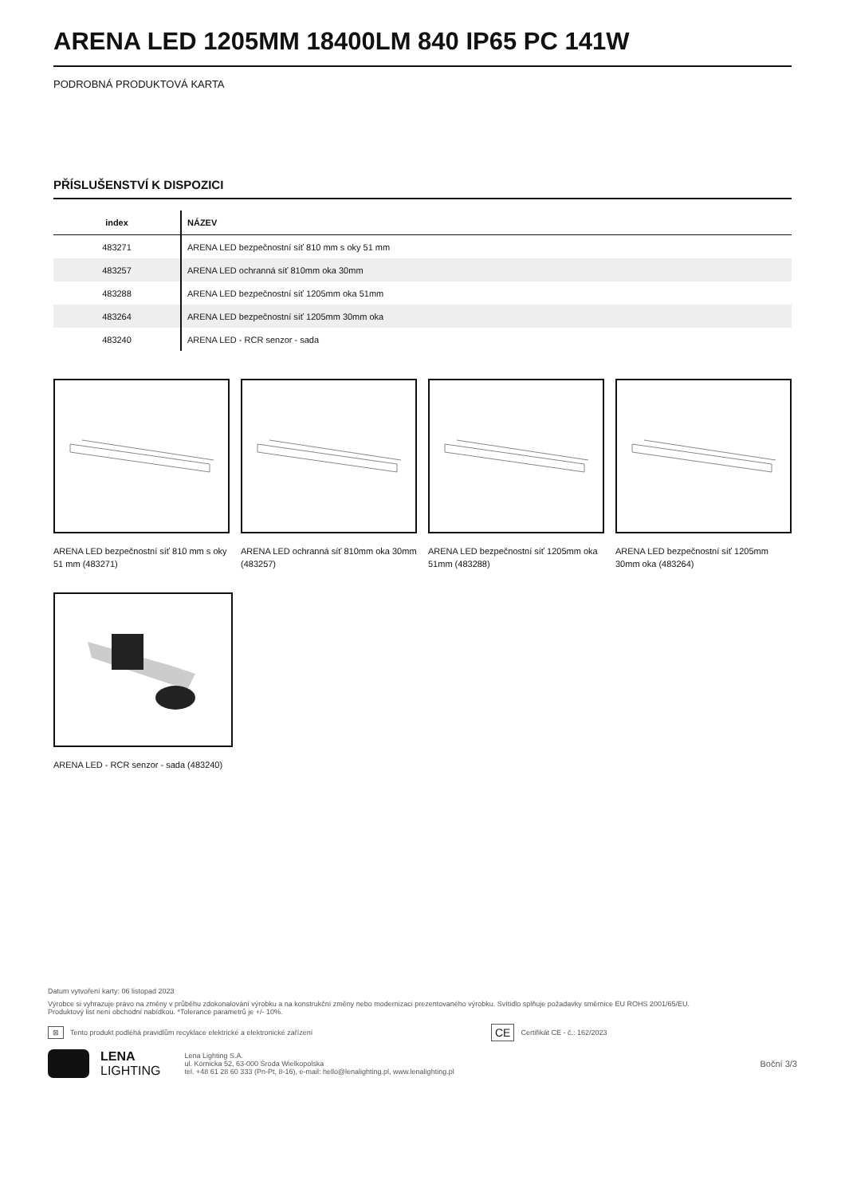ARENA LED 1205MM 18400LM 840 IP65 PC 141W
PODROBNÁ PRODUKTOVÁ KARTA
PŘÍSLUŠENSTVÍ K DISPOZICI
| index | NÁZEV |
| --- | --- |
| 483271 | ARENA LED bezpečnostní síť 810 mm s oky 51 mm |
| 483257 | ARENA LED ochranná síť 810mm oka 30mm |
| 483288 | ARENA LED bezpečnostní síť 1205mm oka 51mm |
| 483264 | ARENA LED bezpečnostní síť 1205mm 30mm oka |
| 483240 | ARENA LED - RCR senzor - sada |
ARENA LED bezpečnostní síť 810 mm s oky 51 mm (483271)
ARENA LED ochranná síť 810mm oka 30mm (483257)
ARENA LED bezpečnostní síť 1205mm oka 51mm (483288)
ARENA LED bezpečnostní síť 1205mm 30mm oka (483264)
ARENA LED - RCR senzor - sada (483240)
Datum vytvoření karty: 06 listopad 2023
Výrobce si vyhrazuje právo na změny v průběhu zdokonalování výrobku a na konstrukční změny nebo modernizaci prezentovaného výrobku. Svítidlo splňuje požadavky směrnice EU ROHS 2001/65/EU.
Produktový list není obchodní nabídkou. *Tolerance parametrů je +/- 10%.
⊠ Tento produkt podléhá pravidlům recyklace elektrické a elektronické zařízení CE Certifikát CE - č.: 162/2023
LENA
LIGHTING
Lena Lighting S.A.
ul. Kórnicka 52, 63-000 Środa Wielkopolska
tel. +48 61 28 60 333 (Pn-Pt, 8-16), e-mail: hello@lenalighting.pl, www.lenalighting.pl
Boční 3/3